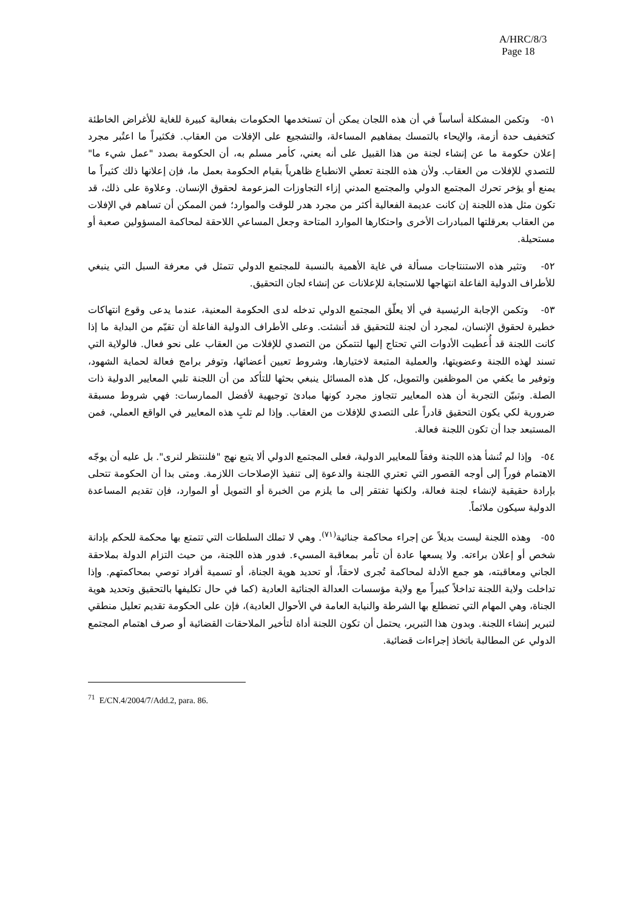A/HRC/8/3
Page 18
٥١- وتكمن المشكلة أساساً في أن هذه اللجان يمكن أن تستخدمها الحكومات بفعالية كبيرة للغاية للأغراض الخاطئة كتخفيف حدة أزمة، والإيحاء بالتمسك بمفاهيم المساءلة، والتشجيع على الإفلات من العقاب. فكثيراً ما اعتُبر مجرد إعلان حكومة ما عن إنشاء لجنة من هذا القبيل على أنه يعني، كأمر مسلم به، أن الحكومة بصدد "عمل شيء ما" للتصدي للإفلات من العقاب. ولأن هذه اللجنة تعطي الانطباع ظاهرياً بقيام الحكومة بعمل ما، فإن إعلانها ذلك كثيراً ما يمنع أو يؤخر تحرك المجتمع الدولي والمجتمع المدني إزاء التجاوزات المزعومة لحقوق الإنسان. وعلاوة على ذلك، قد تكون مثل هذه اللجنة إن كانت عديمة الفعالية أكثر من مجرد هدر للوقت والموارد؛ فمن الممكن أن تساهم في الإفلات من العقاب بعرقلتها المبادرات الأخرى واحتكارها الموارد المتاحة وجعل المساعي اللاحقة لمحاكمة المسؤولين صعبة أو مستحيلة.
٥٢- وتثير هذه الاستنتاجات مسألة في غاية الأهمية بالنسبة للمجتمع الدولي تتمثل في معرفة السبل التي ينبغي للأطراف الدولية الفاعلة انتهاجها للاستجابة للإعلانات عن إنشاء لجان التحقيق.
٥٣- وتكمن الإجابة الرئيسية في ألا يعلّق المجتمع الدولي تدخله لدى الحكومة المعنية، عندما يدعى وقوع انتهاكات خطيرة لحقوق الإنسان، لمجرد أن لجنة للتحقيق قد أنشئت. وعلى الأطراف الدولية الفاعلة أن تقيّم من البداية ما إذا كانت اللجنة قد أُعطيت الأدوات التي تحتاج إليها لتتمكن من التصدي للإفلات من العقاب على نحو فعال. فالولاية التي تسند لهذه اللجنة وعضويتها، والعملية المتبعة لاختيارها، وشروط تعيين أعضائها، وتوفر برامج فعالة لحماية الشهود، وتوفير ما يكفي من الموظفين والتمويل، كل هذه المسائل ينبغي بحثها للتأكد من أن اللجنة تلبي المعايير الدولية ذات الصلة. وتبيّن التجربة أن هذه المعايير تتجاوز مجرد كونها مبادئ توجيهية لأفضل الممارسات: فهي شروط مسبقة ضرورية لكي يكون التحقيق قادراً على التصدي للإفلات من العقاب. وإذا لم تلبِ هذه المعايير في الواقع العملي، فمن المستبعد جدا أن تكون اللجنة فعالة.
٥٤- وإذا لم تُنشأ هذه اللجنة وفقاً للمعايير الدولية، فعلى المجتمع الدولي ألا يتبع نهج "فلننتظر لنرى". بل عليه أن يوجّه الاهتمام فوراً إلى أوجه القصور التي تعتري اللجنة والدعوة إلى تنفيذ الإصلاحات اللازمة. ومتى بدا أن الحكومة تتحلى بإرادة حقيقية لإنشاء لجنة فعالة، ولكنها تفتقر إلى ما يلزم من الخبرة أو التمويل أو الموارد، فإن تقديم المساعدة الدولية سيكون ملائماً.
٥٥- وهذه اللجنة ليست بديلاً عن إجراء محاكمة جنائية<sup>(٧١)</sup>. وهي لا تملك السلطات التي تتمتع بها محكمة للحكم بإدانة شخص أو إعلان براءته. ولا يسعها عادة أن تأمر بمعاقبة المسيء. فدور هذه اللجنة، من حيث التزام الدولة بملاحقة الجاني ومعاقبته، هو جمع الأدلة لمحاكمة تُجرى لاحقاً، أو تحديد هوية الجناة، أو تسمية أفراد توصي بمحاكمتهم. وإذا تداخلت ولاية اللجنة تداخلاً كبيراً مع ولاية مؤسسات العدالة الجنائية العادية (كما في حال تكليفها بالتحقيق وتحديد هوية الجناة، وهي المهام التي تضطلع بها الشرطة والنيابة العامة في الأحوال العادية)، فإن على الحكومة تقديم تعليل منطقي لتبرير إنشاء اللجنة. وبدون هذا التبرير، يحتمل أن تكون اللجنة أداة لتأخير الملاحقات القضائية أو صرف اهتمام المجتمع الدولي عن المطالبة باتخاذ إجراءات قضائية.
<sup>71</sup> E/CN.4/2004/7/Add.2, para. 86.